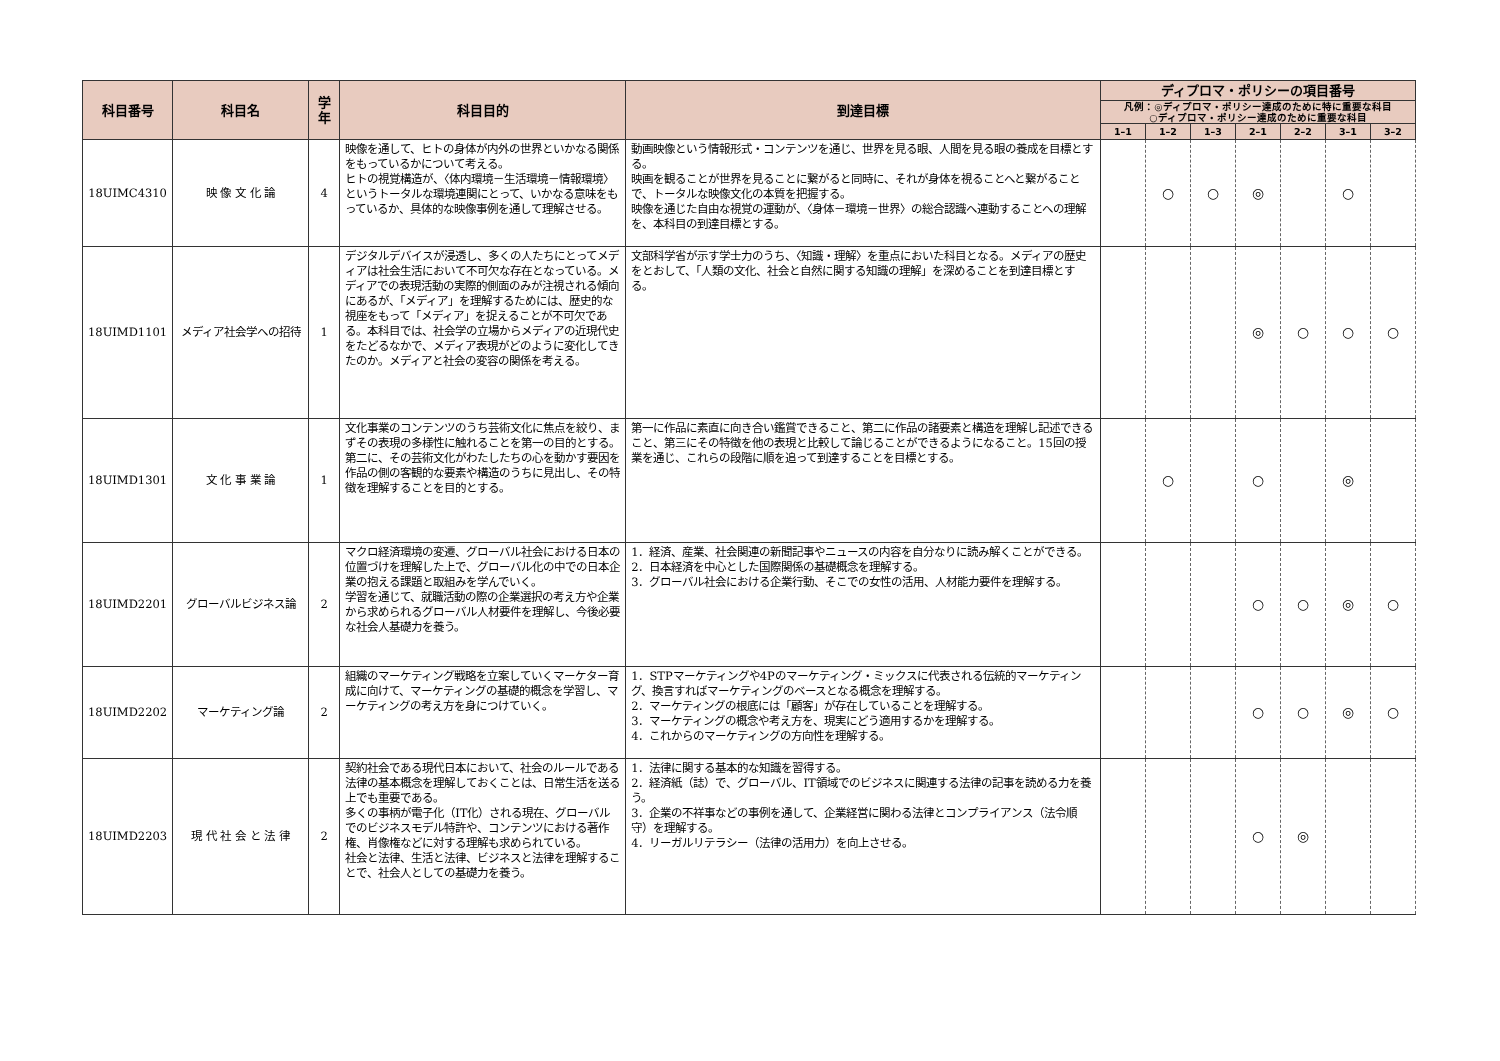| 科目番号 | 科目名 | 学年 | 科目目的 | 到達目標 | ディプロマ・ポリシーの項目番号 | | | | | | |
| --- | --- | --- | --- | --- | --- | --- | --- | --- | --- | --- | --- |
| | | | | | 凡例：◎ディプロマ・ポリシー達成のために特に重要な科目 ○ディプロマ・ポリシー達成のために重要な科目 | | | | | | |
| | | | | | 1–1 | 1–2 | 1–3 | 2–1 | 2–2 | 3–1 | 3–2 |
| 18UIMC4310 | 映 像 文 化 論 | 4 | 映像を通して、ヒトの身体が内外の世界といかなる関係をもっているかについて考える。 ヒトの視覚構造が、〈体内環境－生活環境－情報環境〉というトータルな環境連関にとって、いかなる意味をもっているか、具体的な映像事例を通して理解させる。 | 動画映像という情報形式・コンテンツを通じ、世界を見る眼、人間を見る眼の養成を目標とする。 映画を観ることが世界を見ることに繋がると同時に、それが身体を視ることへと繋がることで、トータルな映像文化の本質を把握する。 映像を通じた自由な視覚の運動が、〈身体－環境－世界〉の総合認識へ連動することへの理解を、本科目の到達目標とする。 | | ○ | ○ | ◎ | | ○ | |
| 18UIMD1101 | メディア社会学への招待 | 1 | デジタルデバイスが浸透し、多くの人たちにとってメディアは社会生活において不可欠な存在となっている。メディアでの表現活動の実際的側面のみが注視される傾向にあるが、「メディア」を理解するためには、歴史的な視座をもって「メディア」を捉えることが不可欠である。本科目では、社会学の立場からメディアの近現代史をたどるなかで、メディア表現がどのように変化してきたのか。メディアと社会の変容の関係を考える。 | 文部科学省が示す学士力のうち、〈知識・理解〉を重点においた科目となる。メディアの歴史をとおして、「人類の文化、社会と自然に関する知識の理解」を深めることを到達目標とする。 | | | | ◎ | ○ | ○ | ○ |
| 18UIMD1301 | 文 化 事 業 論 | 1 | 文化事業のコンテンツのうち芸術文化に焦点を絞り、まずその表現の多様性に触れることを第一の目的とする。 第二に、その芸術文化がわたしたちの心を動かす要因を作品の側の客観的な要素や構造のうちに見出し、その特徴を理解することを目的とする。 | 第一に作品に素直に向き合い鑑賞できること、第二に作品の諸要素と構造を理解し記述できること、第三にその特徴を他の表現と比較して論じることができるようになること。15回の授業を通じ、これらの段階に順を追って到達することを目標とする。 | | ○ | | ○ | | ◎ | |
| 18UIMD2201 | グローバルビジネス論 | 2 | マクロ経済環境の変遷、グローバル社会における日本の位置づけを理解した上で、グローバル化の中での日本企業の抱える課題と取組みを学んでいく。 学習を通じて、就職活動の際の企業選択の考え方や企業から求められるグローバル人材要件を理解し、今後必要な社会人基礎力を養う。 | 1．経済、産業、社会関連の新聞記事やニュースの内容を自分なりに読み解くことができる。 2．日本経済を中心とした国際関係の基礎概念を理解する。 3．グローバル社会における企業行動、そこでの女性の活用、人材能力要件を理解する。 | | | | ○ | ○ | ◎ | ○ |
| 18UIMD2202 | マーケティング論 | 2 | 組織のマーケティング戦略を立案していくマーケター育成に向けて、マーケティングの基礎的概念を学習し、マーケティングの考え方を身につけていく。 | 1．STPマーケティングや4Pのマーケティング・ミックスに代表される伝統的マーケティング、換言すればマーケティングのベースとなる概念を理解する。 2．マーケティングの根底には「顧客」が存在していることを理解する。 3．マーケティングの概念や考え方を、現実にどう適用するかを理解する。 4．これからのマーケティングの方向性を理解する。 | | | | ○ | ○ | ◎ | ○ |
| 18UIMD2203 | 現 代 社 会 と 法 律 | 2 | 契約社会である現代日本において、社会のルールである法律の基本概念を理解しておくことは、日常生活を送る上でも重要である。 多くの事柄が電子化（IT化）される現在、グローバルでのビジネスモデル特許や、コンテンツにおける著作権、肖像権などに対する理解も求められている。 社会と法律、生活と法律、ビジネスと法律を理解することで、社会人としての基礎力を養う。 | 1．法律に関する基本的な知識を習得する。 2．経済紙（誌）で、グローバル、IT領域でのビジネスに関連する法律の記事を読める力を養う。 3．企業の不祥事などの事例を通して、企業経営に関わる法律とコンプライアンス（法令順守）を理解する。 4．リーガルリテラシー（法律の活用力）を向上させる。 | | | | ○ | ◎ | | |